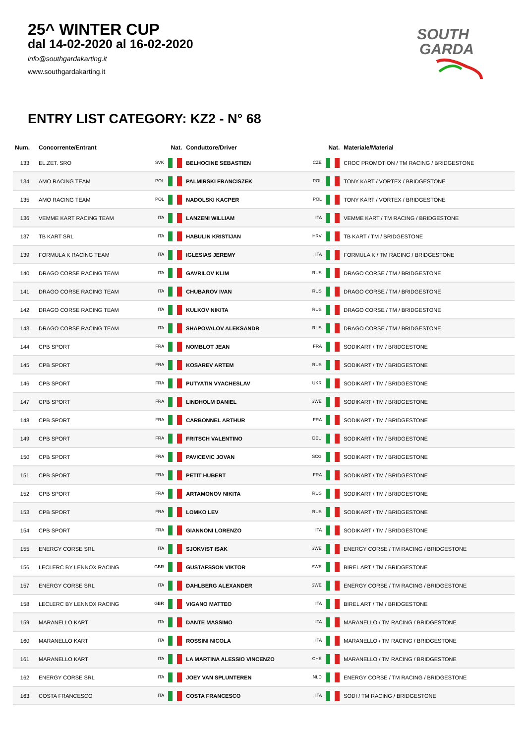25^ WINTER CUP
dal 14-02-2020 al 16-02-2020
info@southgardakarting.it
www.southgardakarting.it
SOUTH
GARDA
ENTRY LIST CATEGORY: KZ2 - N° 68
| Num. | Concorrente/Entrant | Nat. | Conduttore/Driver | Nat. | Materiale/Material |
| --- | --- | --- | --- | --- | --- |
| 133 | EL.ZET. SRO | SVK | BELHOCINE SEBASTIEN | CZE | CROC PROMOTION / TM RACING / BRIDGESTONE |
| 134 | AMO RACING TEAM | POL | PALMIRSKI FRANCISZEK | POL | TONY KART / VORTEX / BRIDGESTONE |
| 135 | AMO RACING TEAM | POL | NADOLSKI KACPER | POL | TONY KART / VORTEX / BRIDGESTONE |
| 136 | VEMME KART RACING TEAM | ITA | LANZENI WILLIAM | ITA | VEMME KART / TM RACING / BRIDGESTONE |
| 137 | TB KART SRL | ITA | HABULIN KRISTIJAN | HRV | TB KART / TM / BRIDGESTONE |
| 139 | FORMULA K RACING TEAM | ITA | IGLESIAS JEREMY | ITA | FORMULA K / TM RACING / BRIDGESTONE |
| 140 | DRAGO CORSE RACING TEAM | ITA | GAVRILOV KLIM | RUS | DRAGO CORSE / TM / BRIDGESTONE |
| 141 | DRAGO CORSE RACING TEAM | ITA | CHUBAROV IVAN | RUS | DRAGO CORSE / TM / BRIDGESTONE |
| 142 | DRAGO CORSE RACING TEAM | ITA | KULKOV NIKITA | RUS | DRAGO CORSE / TM / BRIDGESTONE |
| 143 | DRAGO CORSE RACING TEAM | ITA | SHAPOVALOV ALEKSANDR | RUS | DRAGO CORSE / TM / BRIDGESTONE |
| 144 | CPB SPORT | FRA | NOMBLOT JEAN | FRA | SODIKART / TM / BRIDGESTONE |
| 145 | CPB SPORT | FRA | KOSAREV ARTEM | RUS | SODIKART / TM / BRIDGESTONE |
| 146 | CPB SPORT | FRA | PUTYATIN VYACHESLAV | UKR | SODIKART / TM / BRIDGESTONE |
| 147 | CPB SPORT | FRA | LINDHOLM DANIEL | SWE | SODIKART / TM / BRIDGESTONE |
| 148 | CPB SPORT | FRA | CARBONNEL ARTHUR | FRA | SODIKART / TM / BRIDGESTONE |
| 149 | CPB SPORT | FRA | FRITSCH VALENTINO | DEU | SODIKART / TM / BRIDGESTONE |
| 150 | CPB SPORT | FRA | PAVICEVIC JOVAN | SCG | SODIKART / TM / BRIDGESTONE |
| 151 | CPB SPORT | FRA | PETIT HUBERT | FRA | SODIKART / TM / BRIDGESTONE |
| 152 | CPB SPORT | FRA | ARTAMONOV NIKITA | RUS | SODIKART / TM / BRIDGESTONE |
| 153 | CPB SPORT | FRA | LOMKO LEV | RUS | SODIKART / TM / BRIDGESTONE |
| 154 | CPB SPORT | FRA | GIANNONI LORENZO | ITA | SODIKART / TM / BRIDGESTONE |
| 155 | ENERGY CORSE SRL | ITA | SJOKVIST ISAK | SWE | ENERGY CORSE / TM RACING / BRIDGESTONE |
| 156 | LECLERC BY LENNOX RACING | GBR | GUSTAFSSON VIKTOR | SWE | BIREL ART / TM / BRIDGESTONE |
| 157 | ENERGY CORSE SRL | ITA | DAHLBERG ALEXANDER | SWE | ENERGY CORSE / TM RACING / BRIDGESTONE |
| 158 | LECLERC BY LENNOX RACING | GBR | VIGANO MATTEO | ITA | BIREL ART / TM / BRIDGESTONE |
| 159 | MARANELLO KART | ITA | DANTE MASSIMO | ITA | MARANELLO / TM RACING / BRIDGESTONE |
| 160 | MARANELLO KART | ITA | ROSSINI NICOLA | ITA | MARANELLO / TM RACING / BRIDGESTONE |
| 161 | MARANELLO KART | ITA | LA MARTINA ALESSIO VINCENZO | CHE | MARANELLO / TM RACING / BRIDGESTONE |
| 162 | ENERGY CORSE SRL | ITA | JOEY VAN SPLUNTEREN | NLD | ENERGY CORSE / TM RACING / BRIDGESTONE |
| 163 | COSTA FRANCESCO | ITA | COSTA FRANCESCO | ITA | SODI / TM RACING / BRIDGESTONE |